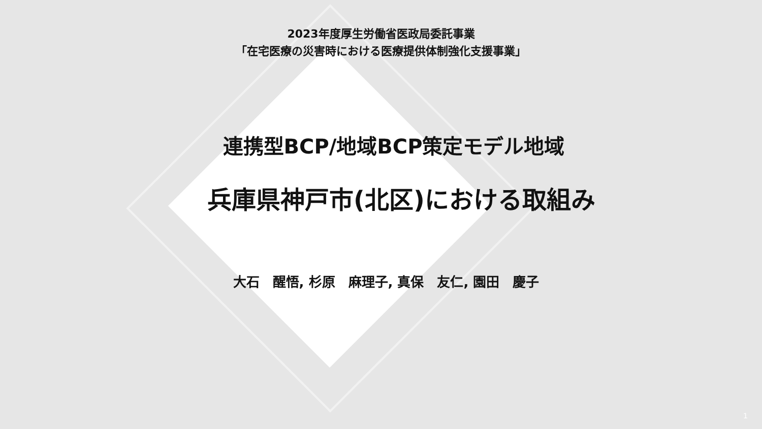2023年度厚生労働省医政局委託事業
「在宅医療の災害時における医療提供体制強化支援事業」
連携型BCP/地域BCP策定モデル地域
兵庫県神戸市(北区)における取組み
大石　醒悟, 杉原　麻理子, 真保　友仁, 園田　慶子
1